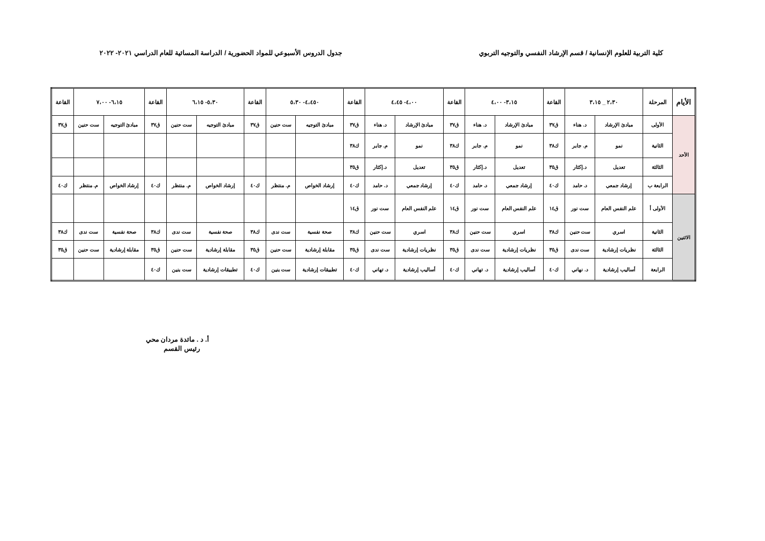كلية التربية للعلوم الإنسانية / قسم الإرشاد النفسي والتوجيه التربوي جدول الدروس الأسبوعي للمواد الحضورية / الدراسة المسائية للعام الدراسي ٢٠٢١- ٢٠٢٢
| الأيام | المرحلة | ٢،٣٠ _ ٣،١٥ | | القاعة | ٣،١٥- ٤،٠٠ | | القاعة | ٤،٠٠- ٤،٤٥ | | القاعة | ٤،٤٥٠- ٥،٣٠ | | القاعة | ٥،٣٠- ٦،١٥ | | القاعة | ٦،١٥- ٧،٠٠ | | القاعة |
| --- | --- | --- | --- | --- | --- | --- | --- | --- | --- | --- | --- | --- | --- | --- | --- | --- | --- | --- | --- |
| الأحد | الأولى | مبادئ الإرشاد | د. هناء | ق٣٧ | مبادئ الإرشاد | د. هناء | ق٣٧ | مبادئ الإرشاد | د. هناء | ق٣٧ | مبادئ التوجيه | ست حنين | ق٣٧ | مبادئ التوجيه | ست حنين | ق٣٧ | مبادئ التوجيه | ست حنين | ق٣٧ |
| | الثانية | نمو | م. جابر | ك٣٨ | نمو | م. جابر | ك٣٨ | نمو | م. جابر | ك٣٨ | | | | | | | | | |
| | الثالثة | تعديل | د.إكثار | ق٣٥ | تعديل | د.إكثار | ق٣٥ | تعديل | د.إكثار | ق٣٥ | | | | | | | | | |
| | الرابعة ب | إرشاد جمعي | د. حامد | ك٤٠ | إرشاد جمعي | د. حامد | ك٤٠ | إرشاد جمعي | د. حامد | ك٤٠ | إرشاد الخواص | م. منتظر | ك٤٠ | إرشاد الخواص | م. منتظر | ك٤٠ | إرشاد الخواص | م. منتظر | ك٤٠ |
| الاثنين | الأولى أ | علم النفس العام | ست نور | ق١٤ | علم النفس العام | ست نور | ق١٤ | علم النفس العام | ست نور | ق١٤ | | | | | | | | | |
| | الثانية | اسري | ست حنين | ك٣٨ | اسري | ست حنين | ك٣٨ | اسري | ست حنين | ك٣٨ | صحة نفسية | ست ندى | ك٣٨ | صحة نفسية | ست ندى | ك٣٨ | صحة نفسية | ست ندى | ك٣٨ |
| | الثالثة | نظريات إرشادية | ست ندى | ق٣٥ | نظريات إرشادية | ست ندى | ق٣٥ | نظريات إرشادية | ست ندى | ق٣٥ | مقابلة إرشادية | ست حنين | ق٣٥ | مقابلة إرشادية | ست حنين | ق٣٥ | مقابلة إرشادية | ست حنين | ق٣٥ |
| | الرابعة | أساليب إرشادية | د. نهاني | ك٤٠ | أساليب إرشادية | د. تهاني | ك٤٠ | أساليب إرشادية | د. تهاني | ك٤٠ | تطبيقات إرشادية | ست بنين | ك٤٠ | تطبيقات إرشادية | ست بنين | ك٤٠ | | | |
أ. د . مائدة مردان محي
رئيس القسم